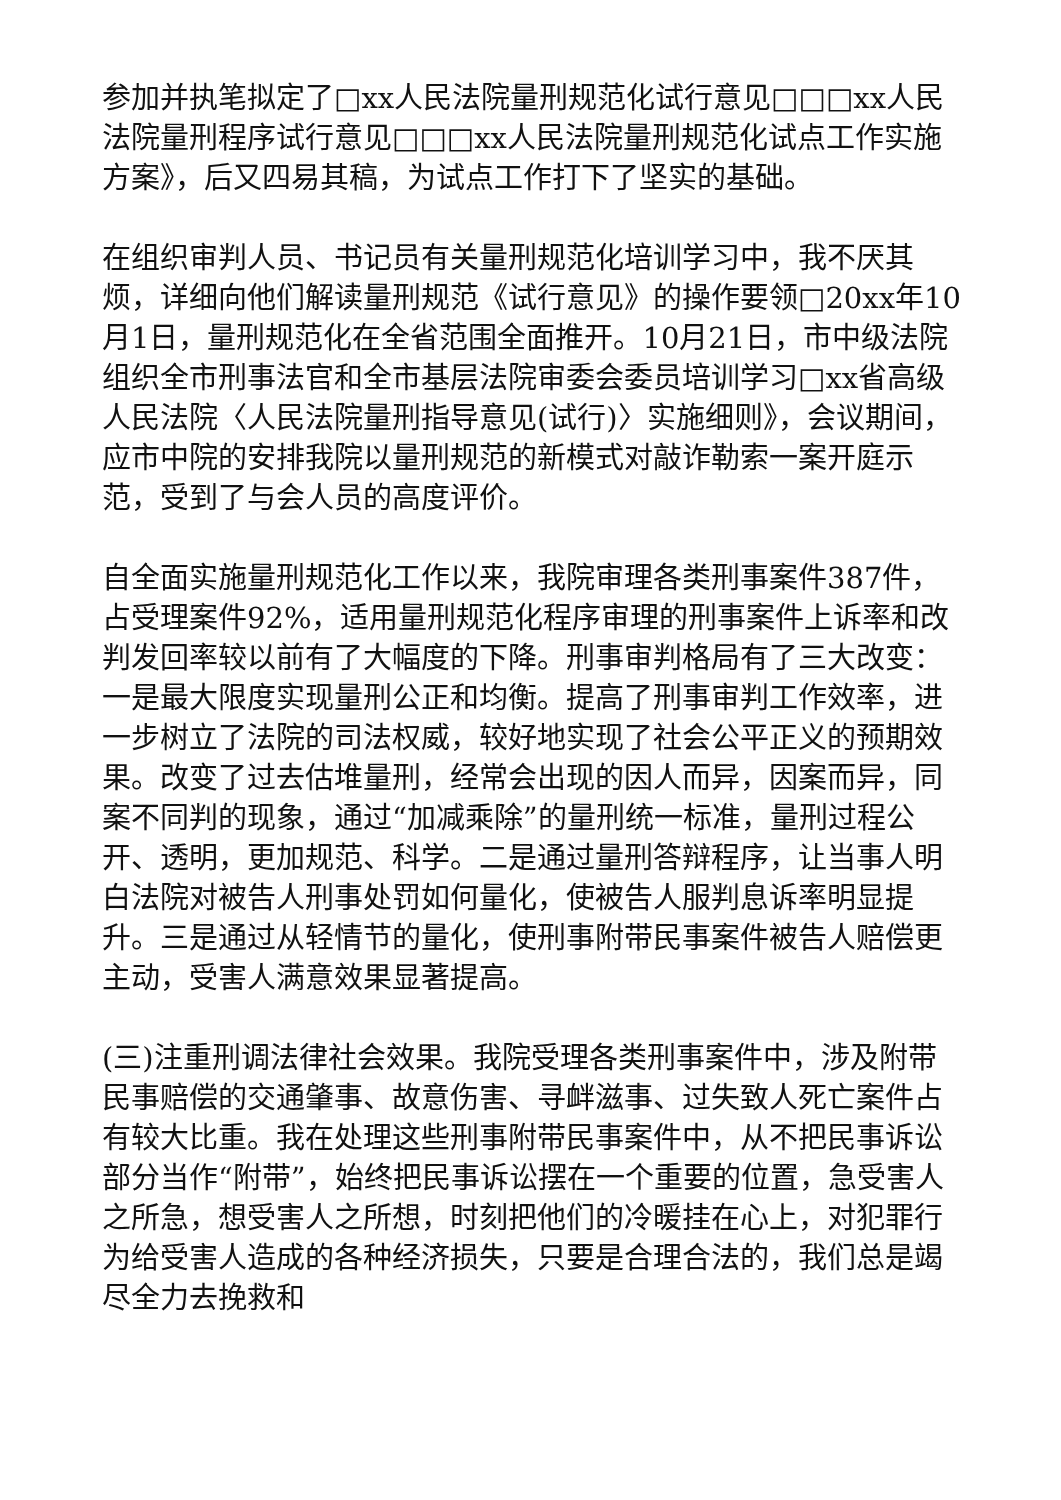参加并执笔拟定了□xx人民法院量刑规范化试行意见□□□xx人民法院量刑程序试行意见□□□xx人民法院量刑规范化试点工作实施方案》，后又四易其稿，为试点工作打下了坚实的基础。
在组织审判人员、书记员有关量刑规范化培训学习中，我不厌其烦，详细向他们解读量刑规范《试行意见》的操作要领□20xx年10月1日，量刑规范化在全省范围全面推开。10月21日，市中级法院组织全市刑事法官和全市基层法院审委会委员培训学习□xx省高级人民法院〈人民法院量刑指导意见(试行)〉实施细则》，会议期间，应市中院的安排我院以量刑规范的新模式对敲诈勒索一案开庭示范，受到了与会人员的高度评价。
自全面实施量刑规范化工作以来，我院审理各类刑事案件387件，占受理案件92%，适用量刑规范化程序审理的刑事案件上诉率和改判发回率较以前有了大幅度的下降。刑事审判格局有了三大改变：一是最大限度实现量刑公正和均衡。提高了刑事审判工作效率，进一步树立了法院的司法权威，较好地实现了社会公平正义的预期效果。改变了过去估堆量刑，经常会出现的因人而异，因案而异，同案不同判的现象，通过“加减乘除”的量刑统一标准，量刑过程公开、透明，更加规范、科学。二是通过量刑答辩程序，让当事人明白法院对被告人刑事处罚如何量化，使被告人服判息诉率明显提升。三是通过从轻情节的量化，使刑事附带民事案件被告人赔偿更主动，受害人满意效果显著提高。
(三)注重刑调法律社会效果。我院受理各类刑事案件中，涉及附带民事赔偿的交通肇事、故意伤害、寻衅滋事、过失致人死亡案件占有较大比重。我在处理这些刑事附带民事案件中，从不把民事诉讼部分当作“附带”，始终把民事诉讼摆在一个重要的位置，急受害人之所急，想受害人之所想，时刻把他们的冷暖挂在心上，对犯罪行为给受害人造成的各种经济损失，只要是合理合法的，我们总是竭尽全力去挽救和